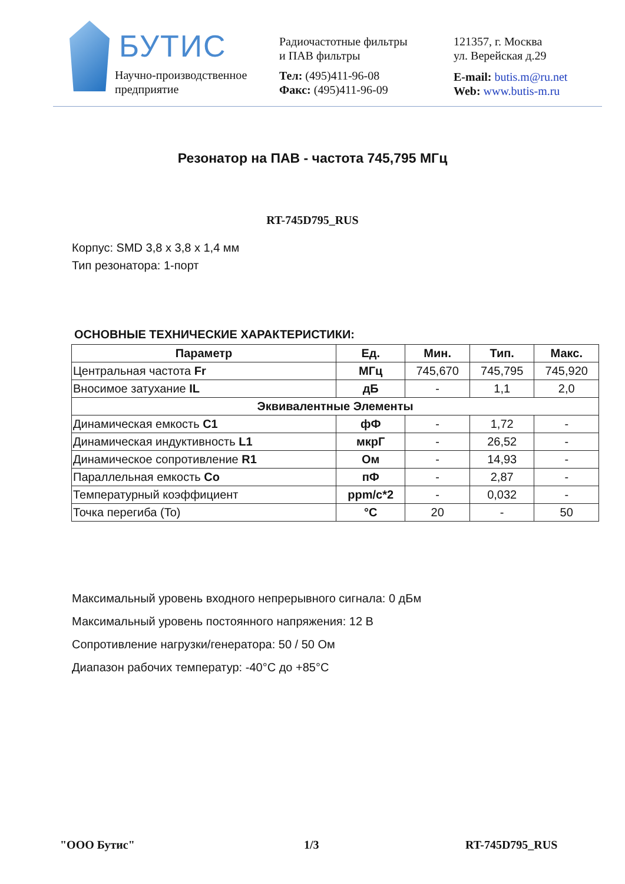БУТИС
Научно-производственное
предприятие
Радиочастотные фильтры
и ПАВ фильтры
Тел: (495)411-96-08
Факс: (495)411-96-09
121357, г. Москва
ул. Верейская д.29
E-mail: butis.m@ru.net
Web: www.butis-m.ru
Резонатор на ПАВ - частота 745,795 МГц
RT-745D795_RUS
Корпус: SMD 3,8 x 3,8 x 1,4 мм
Тип резонатора: 1-порт
ОСНОВНЫЕ ТЕХНИЧЕСКИЕ ХАРАКТЕРИСТИКИ:
| Параметр | Ед. | Мин. | Тип. | Макс. |
| --- | --- | --- | --- | --- |
| Центральная частота Fr | МГц | 745,670 | 745,795 | 745,920 |
| Вносимое затухание IL | дБ | - | 1,1 | 2,0 |
| Эквивалентные Элементы | | | | |
| Динамическая емкость C1 | фФ | - | 1,72 | - |
| Динамическая индуктивность L1 | мкрГ | - | 26,52 | - |
| Динамическое сопротивление R1 | Ом | - | 14,93 | - |
| Параллельная емкость Co | пФ | - | 2,87 | - |
| Температурный коэффициент | ppm/c*2 | - | 0,032 | - |
| Точка перегиба (To) | °C | 20 | - | 50 |
Максимальный уровень входного непрерывного сигнала: 0 дБм
Максимальный уровень постоянного напряжения: 12 В
Сопротивление нагрузки/генератора: 50 / 50 Ом
Диапазон рабочих температур: -40°C до +85°C
"ООО Бутис" 1/3 RT-745D795_RUS